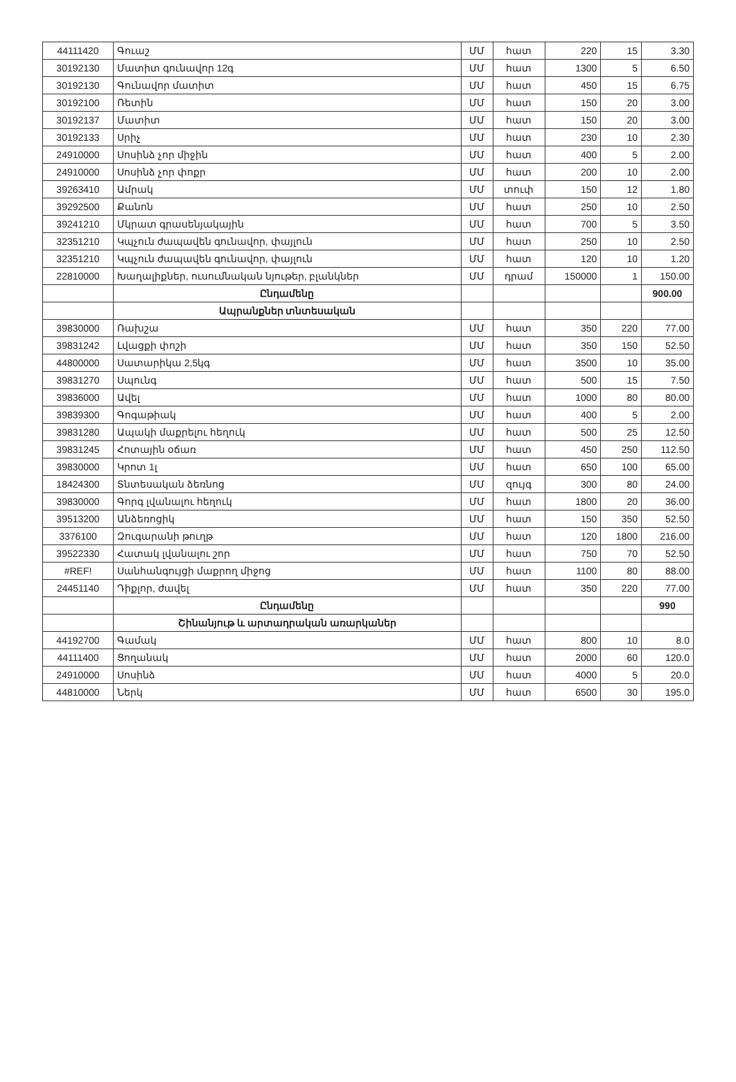| 44111420 | Գուաշ | ՄՄ | հատ | 220 | 15 | 3.30 |
| 30192130 | Մատիտ գունավոր 12գ | ՄՄ | հատ | 1300 | 5 | 6.50 |
| 30192130 | Գունավոր մատիտ | ՄՄ | հատ | 450 | 15 | 6.75 |
| 30192100 | Ռետին | ՄՄ | հատ | 150 | 20 | 3.00 |
| 30192137 | Մատիտ | ՄՄ | հատ | 150 | 20 | 3.00 |
| 30192133 | Սրիչ | ՄՄ | հատ | 230 | 10 | 2.30 |
| 24910000 | Սոսինձ չոր միջին | ՄՄ | հատ | 400 | 5 | 2.00 |
| 24910000 | Սոսինձ չոր փոքր | ՄՄ | հատ | 200 | 10 | 2.00 |
| 39263410 | Ամրակ | ՄՄ | տուփ | 150 | 12 | 1.80 |
| 39292500 | Քանոն | ՄՄ | հատ | 250 | 10 | 2.50 |
| 39241210 | Մկրատ գրասենյակային | ՄՄ | հատ | 700 | 5 | 3.50 |
| 32351210 | Կպչուն ժապավեն գունավոր, փայլուն | ՄՄ | հատ | 250 | 10 | 2.50 |
| 32351210 | Կպչուն ժապավեն գունավոր, փայլուն | ՄՄ | հատ | 120 | 10 | 1.20 |
| 22810000 | Խաղալիքներ, ուսումնական նյութեր, բլանկներ | ՄՄ | դրամ | 150000 | 1 | 150.00 |
| | Ընդամենը | | | | | 900.00 |
| | Ապրանքներ տնտեսական | | | | | |
| 39830000 | Ռախշա | ՄՄ | հատ | 350 | 220 | 77.00 |
| 39831242 | Լվացքի փոշի | ՄՄ | հատ | 350 | 150 | 52.50 |
| 44800000 | Սատարիկա 2,5կգ | ՄՄ | հատ | 3500 | 10 | 35.00 |
| 39831270 | Սպունգ | ՄՄ | հատ | 500 | 15 | 7.50 |
| 39836000 | Ավել | ՄՄ | հատ | 1000 | 80 | 80.00 |
| 39839300 | Գոգաթիակ | ՄՄ | հատ | 400 | 5 | 2.00 |
| 39831280 | Ապակի մաքրելու հեղուկ | ՄՄ | հատ | 500 | 25 | 12.50 |
| 39831245 | Հոտային օճառ | ՄՄ | հատ | 450 | 250 | 112.50 |
| 39830000 | Կրոտ 1լ | ՄՄ | հատ | 650 | 100 | 65.00 |
| 18424300 | Տնտեսական ձեռնոց | ՄՄ | զույգ | 300 | 80 | 24.00 |
| 39830000 | Գորգ լվանալու հեղուկ | ՄՄ | հատ | 1800 | 20 | 36.00 |
| 39513200 | Անձեռոցիկ | ՄՄ | հատ | 150 | 350 | 52.50 |
| 3376100 | Զուգարանի թուղթ | ՄՄ | հատ | 120 | 1800 | 216.00 |
| 39522330 | Հատակ լվանալու շոր | ՄՄ | հատ | 750 | 70 | 52.50 |
| #REF! | Սանհանգույցի մաքրող միջոց | ՄՄ | հատ | 1100 | 80 | 88.00 |
| 24451140 | Դիքլոր, ժավել | ՄՄ | հատ | 350 | 220 | 77.00 |
| | Ընդամենը | | | | | 990 |
| | Շինանյութ և արտադրական առարկաներ | | | | | |
| 44192700 | Գամակ | ՄՄ | հատ | 800 | 10 | 8.0 |
| 44111400 | Ցողանակ | ՄՄ | հատ | 2000 | 60 | 120.0 |
| 24910000 | Սոսինձ | ՄՄ | հատ | 4000 | 5 | 20.0 |
| 44810000 | Ներկ | ՄՄ | հատ | 6500 | 30 | 195.0 |